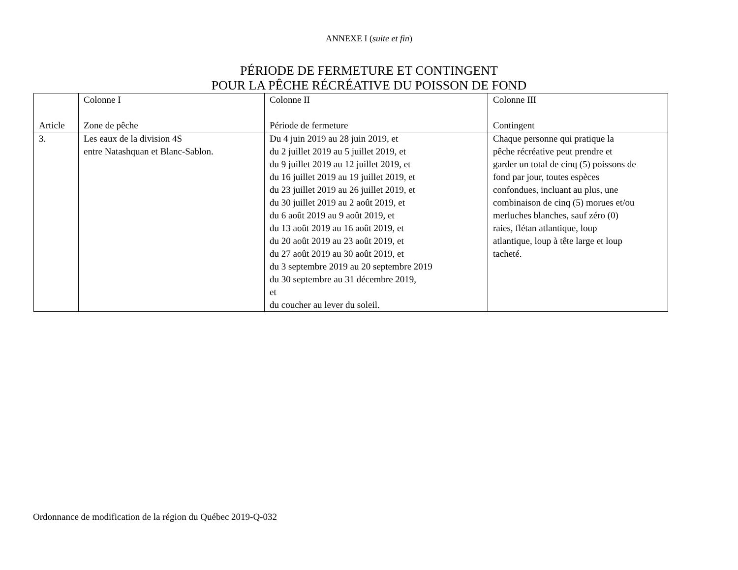ANNEXE I (suite et fin)
PÉRIODE DE FERMETURE ET CONTINGENT
POUR LA PÊCHE RÉCRÉATIVE DU POISSON DE FOND
| Article | Colonne I Zone de pêche | Colonne II Période de fermeture | Colonne III Contingent |
| --- | --- | --- | --- |
| 3. | Les eaux de la division 4S entre Natashquan et Blanc-Sablon. | Du 4 juin 2019 au 28 juin 2019, et du 2 juillet 2019 au 5 juillet 2019, et du 9 juillet 2019 au 12 juillet 2019, et du 16 juillet 2019 au 19 juillet 2019, et du 23 juillet 2019 au 26 juillet 2019, et du 30 juillet 2019 au 2 août 2019, et du 6 août 2019 au 9 août 2019, et du 13 août 2019 au 16 août 2019, et du 20 août 2019 au 23 août 2019, et du 27 août 2019 au 30 août 2019, et du 3 septembre 2019 au 20 septembre 2019 du 30 septembre au 31 décembre 2019, et du coucher au lever du soleil. | Chaque personne qui pratique la pêche récréative peut prendre et garder un total de cinq (5) poissons de fond par jour, toutes espèces confondues, incluant au plus, une combinaison de cinq (5) morues et/ou merluches blanches, sauf zéro (0) raies, flétan atlantique, loup atlantique, loup à tête large et loup tacheté. |
Ordonnance de modification de la région du Québec 2019-Q-032